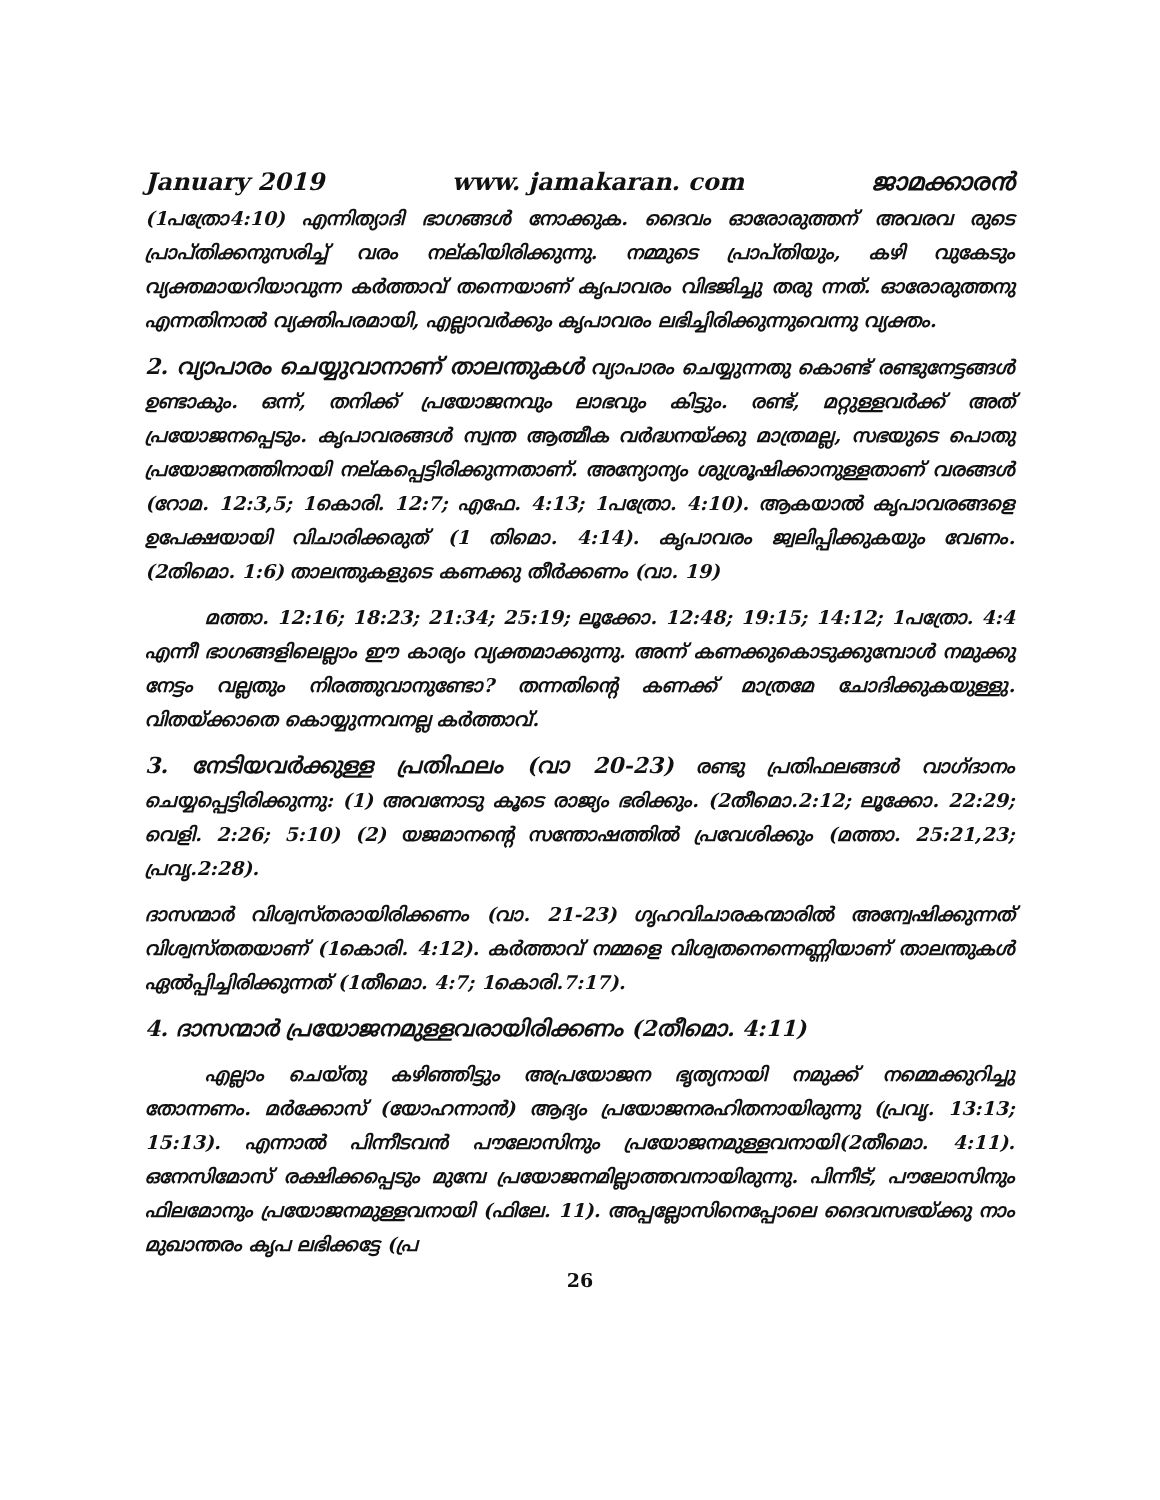January 2019 www. jamakaran. com ജാമക്കാരൻ
(1പത്രോ4:10) എന്നിത്യാദി ഭാഗങ്ങൾ നോക്കുക. ദൈവം ഓരോരുത്തന് അവരവ രുടെ പ്രാപ്തിക്കനുസരിച്ച് വരം നല്കിയിരിക്കുന്നു. നമ്മുടെ പ്രാപ്തിയും, കഴി വുകേടും വ്യക്തമായറിയാവുന്ന കർത്താവ് തന്നെയാണ് കൃപാവരം വിഭജിച്ചു തരു ന്നത്. ഓരോരുത്തനു എന്നതിനാൽ വ്യക്തിപരമായി, എല്ലാവർക്കും കൃപാവരം ലഭിച്ചിരിക്കുന്നുവെന്നു വ്യക്തം.
2. വ്യാപാരം ചെയ്യുവാനാണ് താലന്തുകൾ വ്യാപാരം ചെയ്യുന്നതു കൊണ്ട് രണ്ടുനേട്ടങ്ങൾ ഉണ്ടാകും. ഒന്ന്, തനിക്ക് പ്രയോജനവും ലാഭവും കിട്ടും. രണ്ട്, മറ്റുള്ളവർക്ക് അത് പ്രയോജനപ്പെടും. കൃപാവരങ്ങൾ സ്വന്ത ആത്മീക വർദ്ധനയ്ക്കു മാത്രമല്ല, സഭയുടെ പൊതു പ്രയോജനത്തിനായി നല്കപ്പെട്ടിരിക്കുന്നതാണ്. അന്യോന്യം ശുശ്രൂഷിക്കാനുള്ളതാണ് വരങ്ങൾ (റോമ. 12:3,5; 1കൊരി. 12:7; എഫേ. 4:13; 1പത്രോ. 4:10). ആകയാൽ കൃപാവരങ്ങളെ ഉപേക്ഷയായി വിചാരിക്കരുത് (1 തിമൊ. 4:14). കൃപാവരം ജ്വലിപ്പിക്കുകയും വേണം. (2തിമൊ. 1:6) താലന്തുകളുടെ കണക്കു തീർക്കണം (വാ. 19)
മത്താ. 12:16; 18:23; 21:34; 25:19; ലൂക്കോ. 12:48; 19:15; 14:12; 1പത്രോ. 4:4 എന്നീ ഭാഗങ്ങളിലെല്ലാം ഈ കാര്യം വ്യക്തമാക്കുന്നു. അന്ന് കണക്കുകൊടുക്കുമ്പോൾ നമുക്കു നേട്ടം വല്ലതും നിരത്തുവാനുണ്ടോ? തന്നതിന്റെ കണക്ക് മാത്രമേ ചോദിക്കുകയുള്ളു. വിതയ്ക്കാതെ കൊയ്യുന്നവനല്ല കർത്താവ്.
3. നേടിയവർക്കുള്ള പ്രതിഫലം (വാ 20-23) രണ്ടു പ്രതിഫലങ്ങൾ വാഗ്ദാനം ചെയ്യപ്പെട്ടിരിക്കുന്നു: (1) അവനോടു കൂടെ രാജ്യം ഭരിക്കും. (2തീമൊ.2:12; ലൂക്കോ. 22:29; വെളി. 2:26; 5:10) (2) യജമാനന്റെ സന്തോഷത്തിൽ പ്രവേശിക്കും (മത്താ. 25:21,23; പ്രവൃ.2:28).
ദാസന്മാർ വിശ്വസ്തരായിരിക്കണം (വാ. 21-23) ഗൃഹവിചാരകന്മാരിൽ അന്വേഷിക്കുന്നത് വിശ്വസ്തതയാണ് (1കൊരി. 4:12). കർത്താവ് നമ്മളെ വിശ്വതനെന്നെണ്ണിയാണ് താലന്തുകൾ ഏൽപ്പിച്ചിരിക്കുന്നത് (1തീമൊ. 4:7; 1കൊരി.7:17).
4. ദാസന്മാർ പ്രയോജനമുള്ളവരായിരിക്കണം (2തീമൊ. 4:11)
എല്ലാം ചെയ്തു കഴിഞ്ഞിട്ടും അപ്രയോജന ഭൃത്യനായി നമുക്ക് നമ്മെക്കുറിച്ചു തോന്നണം. മർക്കോസ് (യോഹന്നാൻ) ആദ്യം പ്രയോജനരഹിതനായിരുന്നു (പ്രവൃ. 13:13; 15:13). എന്നാൽ പിന്നീടവൻ പൗലോസിനും പ്രയോജനമുള്ളവനായി(2തീമൊ. 4:11). ഒനേസിമോസ് രക്ഷിക്കപ്പെടും മുമ്പേ പ്രയോജനമില്ലാത്തവനായിരുന്നു. പിന്നീട്, പൗലോസിനും ഫിലമോനും പ്രയോജനമുള്ളവനായി (ഫിലേ. 11). അപ്പല്ലോസിനെപ്പോലെ ദൈവസഭയ്ക്കു നാം മുഖാന്തരം കൃപ ലഭിക്കട്ടേ (പ്ര
26